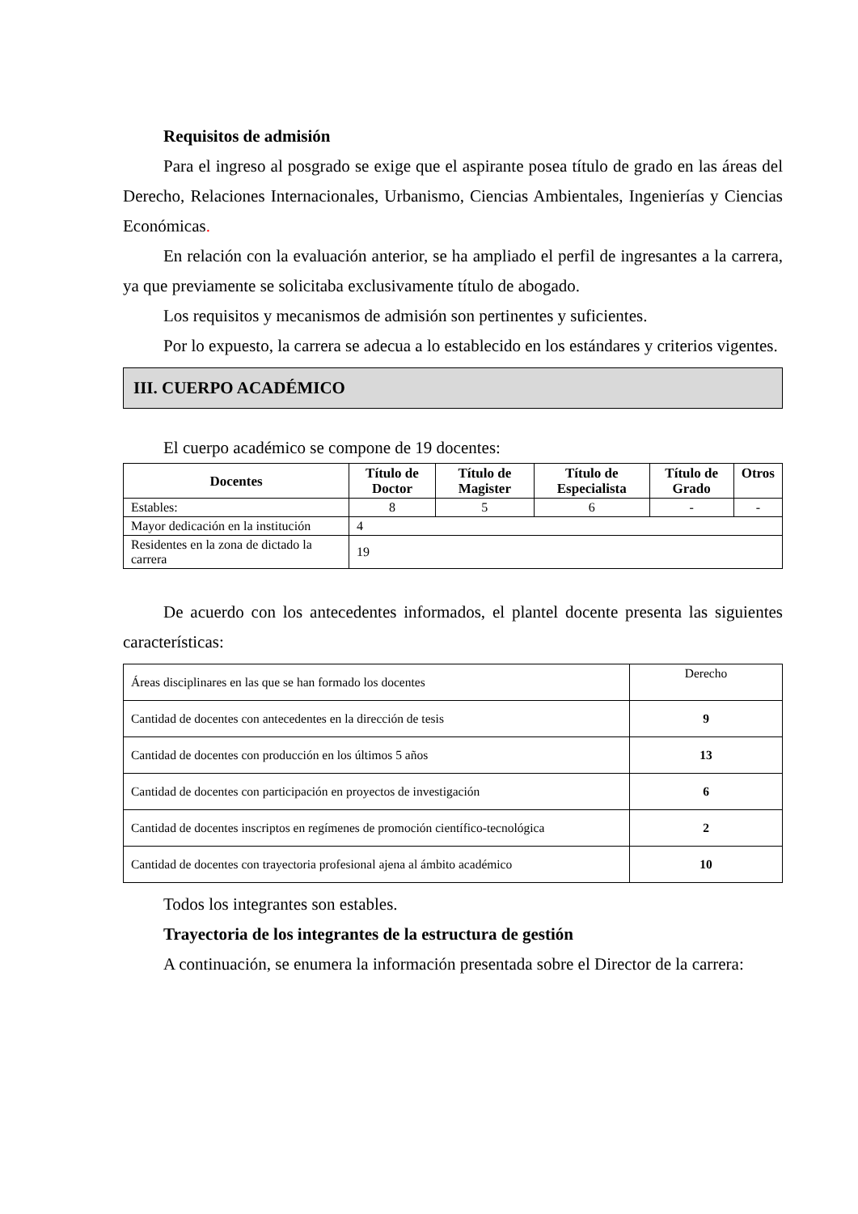Requisitos de admisión
Para el ingreso al posgrado se exige que el aspirante posea título de grado en las áreas del Derecho, Relaciones Internacionales, Urbanismo, Ciencias Ambientales, Ingenierías y Ciencias Económicas.
En relación con la evaluación anterior, se ha ampliado el perfil de ingresantes a la carrera, ya que previamente se solicitaba exclusivamente título de abogado.
Los requisitos y mecanismos de admisión son pertinentes y suficientes.
Por lo expuesto, la carrera se adecua a lo establecido en los estándares y criterios vigentes.
III. CUERPO ACADÉMICO
El cuerpo académico se compone de 19 docentes:
| Docentes | Título de Doctor | Título de Magister | Título de Especialista | Título de Grado | Otros |
| --- | --- | --- | --- | --- | --- |
| Estables: | 8 | 5 | 6 | - | - |
| Mayor dedicación en la institución | 4 | | | | |
| Residentes en la zona de dictado la carrera | 19 | | | | |
De acuerdo con los antecedentes informados, el plantel docente presenta las siguientes características:
| Áreas disciplinares en las que se han formado los docentes | Derecho |
| Cantidad de docentes con antecedentes en la dirección de tesis | 9 |
| Cantidad de docentes con producción en los últimos 5 años | 13 |
| Cantidad de docentes con participación en proyectos de investigación | 6 |
| Cantidad de docentes inscriptos en regímenes de promoción científico-tecnológica | 2 |
| Cantidad de docentes con trayectoria profesional ajena al ámbito académico | 10 |
Todos los integrantes son estables.
Trayectoria de los integrantes de la estructura de gestión
A continuación, se enumera la información presentada sobre el Director de la carrera: